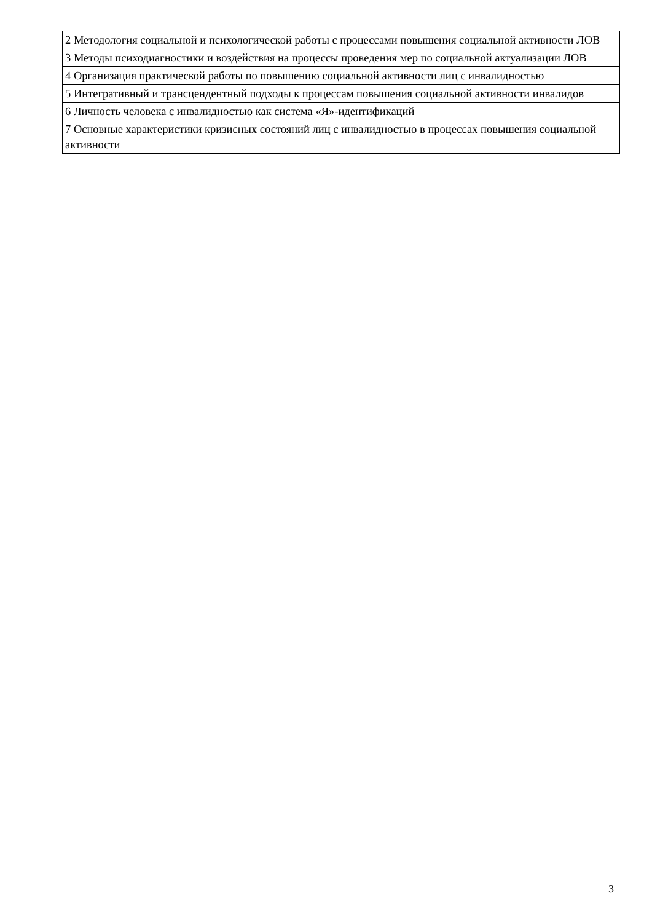| 2 Методология социальной и психологической работы с процессами повышения социальной активности ЛОВ |
| 3 Методы психодиагностики и воздействия на процессы проведения мер по социальной актуализации ЛОВ |
| 4 Организация практической работы по повышению социальной активности лиц с инвалидностью |
| 5 Интегративный и трансцендентный подходы к процессам повышения социальной активности инвалидов |
| 6 Личность человека с инвалидностью как система «Я»-идентификаций |
| 7 Основные характеристики кризисных состояний лиц с инвалидностью в процессах повышения социальной активности |
3